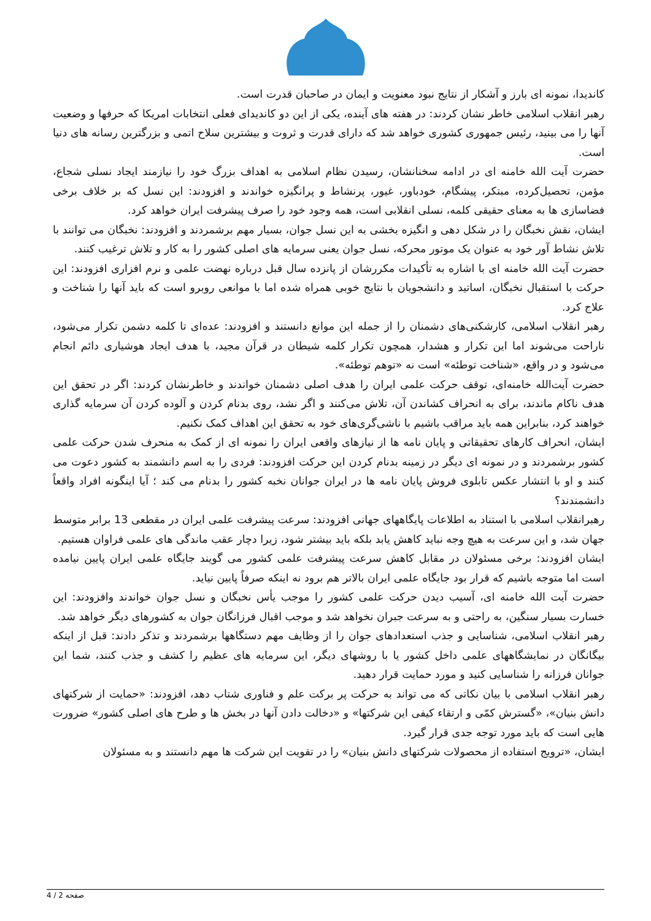کاندیدا، نمونه ای بارز و آشکار از نتایج نبود معنویت و ایمان در صاحبان قدرت است.
رهبر انقلاب اسلامی خاطر نشان کردند: در هفته های آینده، یکی از این دو کاندیدای فعلی انتخابات امریکا که حرفها و وضعیت آنها را می بینید، رئیس جمهوری کشوری خواهد شد که دارای قدرت و ثروت و بیشترین سلاح اتمی و بزرگترین رسانه های دنیا است.
حضرت آیت الله خامنه ای در ادامه سخنانشان، رسیدن نظام اسلامی به اهداف بزرگ خود را نیازمند ایجاد نسلی شجاع، مؤمن، تحصیل‌کرده، مبتکر، پیشگام، خودباور، غیور، پرنشاط و پرانگیزه خواندند و افزودند: این نسل که بر خلاف برخی فضاسازی ها به معنای حقیقی کلمه، نسلی انقلابی است، همه وجود خود را صرف پیشرفت ایران خواهد کرد.
ایشان، نقش نخبگان را در شکل دهی و انگیزه بخشی به این نسل جوان، بسیار مهم برشمردند و افزودند: نخبگان می توانند با تلاش نشاط آور خود به عنوان یک موتور محرکه، نسل جوان یعنی سرمایه های اصلی کشور را به کار و تلاش ترغیب کنند.
حضرت آیت الله خامنه ای با اشاره به تأکیدات مکررشان از پانزده سال قبل درباره نهضت علمی و نرم افزاری افزودند: این حرکت با استقبال نخبگان، اساتید و دانشجویان با نتایج خوبی همراه شده اما با موانعی روبرو است که باید آنها را شناخت و علاج کرد.
رهبر انقلاب اسلامی، کارشکنی‌های دشمنان را از جمله این موانع دانستند و افزودند: عده‌ای تا کلمه دشمن تکرار می‌شود، ناراحت می‌شوند اما این تکرار و هشدار، همچون تکرار کلمه شیطان در قرآن مجید، با هدف ایجاد هوشیاری دائم انجام می‌شود و در واقع، «شناخت توطئه» است نه «توهم توطئه».
حضرت آیت‌الله خامنه‌ای، توقف حرکت علمی ایران را هدف اصلی دشمنان خواندند و خاطرنشان کردند: اگر در تحقق این هدف ناکام ماندند، برای به انحراف کشاندن آن، تلاش می‌کنند و اگر نشد، روی بدنام کردن و آلوده کردن آن سرمایه گذاری خواهند کرد، بنابراین همه باید مراقب باشیم با ناشی‌گری‌های خود به تحقق این اهداف کمک نکنیم.
ایشان، انحراف کارهای تحقیقاتی و پایان نامه ها از نیازهای واقعی ایران را نمونه ای از کمک به منحرف شدن حرکت علمی کشور برشمردند و در نمونه ای دیگر در زمینه بدنام کردن این حرکت افزودند: فردی را به اسم دانشمند به کشور دعوت می کنند و او با انتشار عکس تابلوی فروش پایان نامه ها در ایران جوانان نخبه کشور را بدنام می کند ؛ آیا اینگونه افراد واقعاً دانشمندند؟
رهبرانقلاب اسلامی با استناد به اطلاعات پایگاههای جهانی افزودند: سرعت پیشرفت علمی ایران در مقطعی 13 برابر متوسط جهان شد، و این سرعت به هیچ وجه نباید کاهش یابد بلکه باید بیشتر شود، زیرا دچار عقب ماندگی های علمی فراوان هستیم.
ایشان افزودند: برخی مسئولان در مقابل کاهش سرعت پیشرفت علمی کشور می گویند جایگاه علمی ایران پایین نیامده است اما متوجه باشیم که قرار بود جایگاه علمی ایران بالاتر هم برود نه اینکه صرفاً پایین نیاید.
حضرت آیت الله خامنه ای، آسیب دیدن حرکت علمی کشور را موجب یأس نخبگان و نسل جوان خواندند وافزودند: این خسارت بسیار سنگین، به راحتی و به سرعت جبران نخواهد شد و موجب اقبال فرزانگان جوان به کشورهای دیگر خواهد شد.
رهبر انقلاب اسلامی، شناسایی و جذب استعدادهای جوان را از وظایف مهم دستگاهها برشمردند و تذکر دادند: قبل از اینکه بیگانگان در نمایشگاههای علمی داخل کشور یا با روشهای دیگر، این سرمایه های عظیم را کشف و جذب کنند، شما این جوانان فرزانه را شناسایی کنید و مورد حمایت قرار دهید.
رهبر انقلاب اسلامی با بیان نکاتی که می تواند به حرکت پر برکت علم و فناوری شتاب دهد، افزودند: «حمایت از شرکتهای دانش بنیان»، «گسترش کمّی و ارتقاء کیفی این شرکتها» و «دخالت دادن آنها در بخش ها و طرح های اصلی کشور» ضرورت هایی است که باید مورد توجه جدی قرار گیرد.
ایشان، «ترویج استفاده از محصولات شرکتهای دانش بنیان» را در تقویت این شرکت ها مهم دانستند و به مسئولان
صفحه 2 / 4